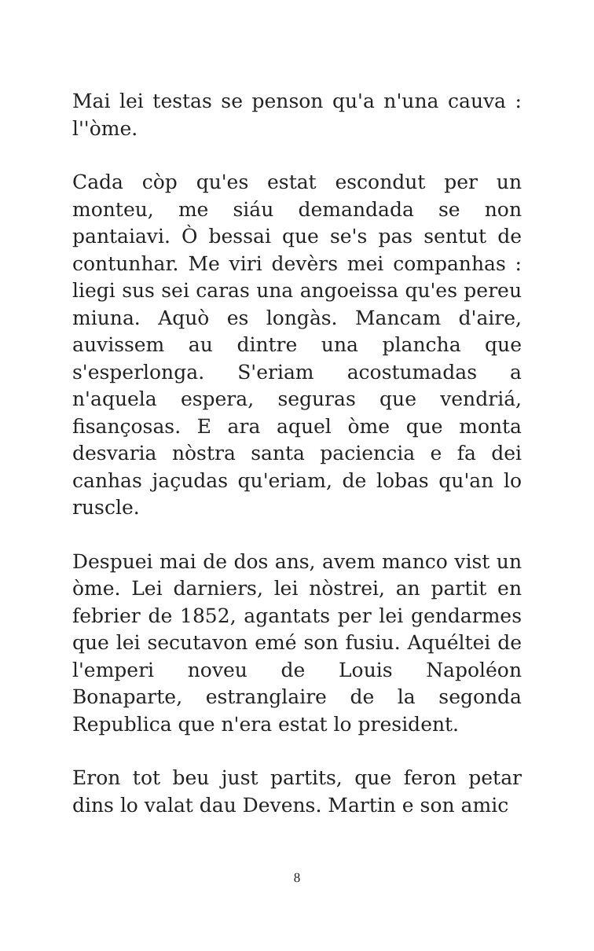Mai lei testas se penson qu'a n'una cauva : l''òme.
Cada còp qu'es estat escondut per un monteu, me siáu demandada se non pantaiavi. Ò bessai que se's pas sentut de contunhar. Me viri devèrs mei companhas : liegi sus sei caras una angoeissa qu'es pereu miuna. Aquò es longàs. Mancam d'aire, auvissem au dintre una plancha que s'esperlonga. S'eriam acostumadas a n'aquela espera, seguras que vendriá, fisançosas. E ara aquel òme que monta desvaria nòstra santa paciencia e fa dei canhas jaçudas qu'eriam, de lobas qu'an lo ruscle.
Despuei mai de dos ans, avem manco vist un òme. Lei darniers, lei nòstrei, an partit en febrier de 1852, agantats per lei gendarmes que lei secutavon emé son fusiu. Aquéltei de l'emperi noveu de Louis Napoléon Bonaparte, estranglaire de la segonda Republica que n'era estat lo president.
Eron tot beu just partits, que feron petar dins lo valat dau Devens. Martin e son amic
8